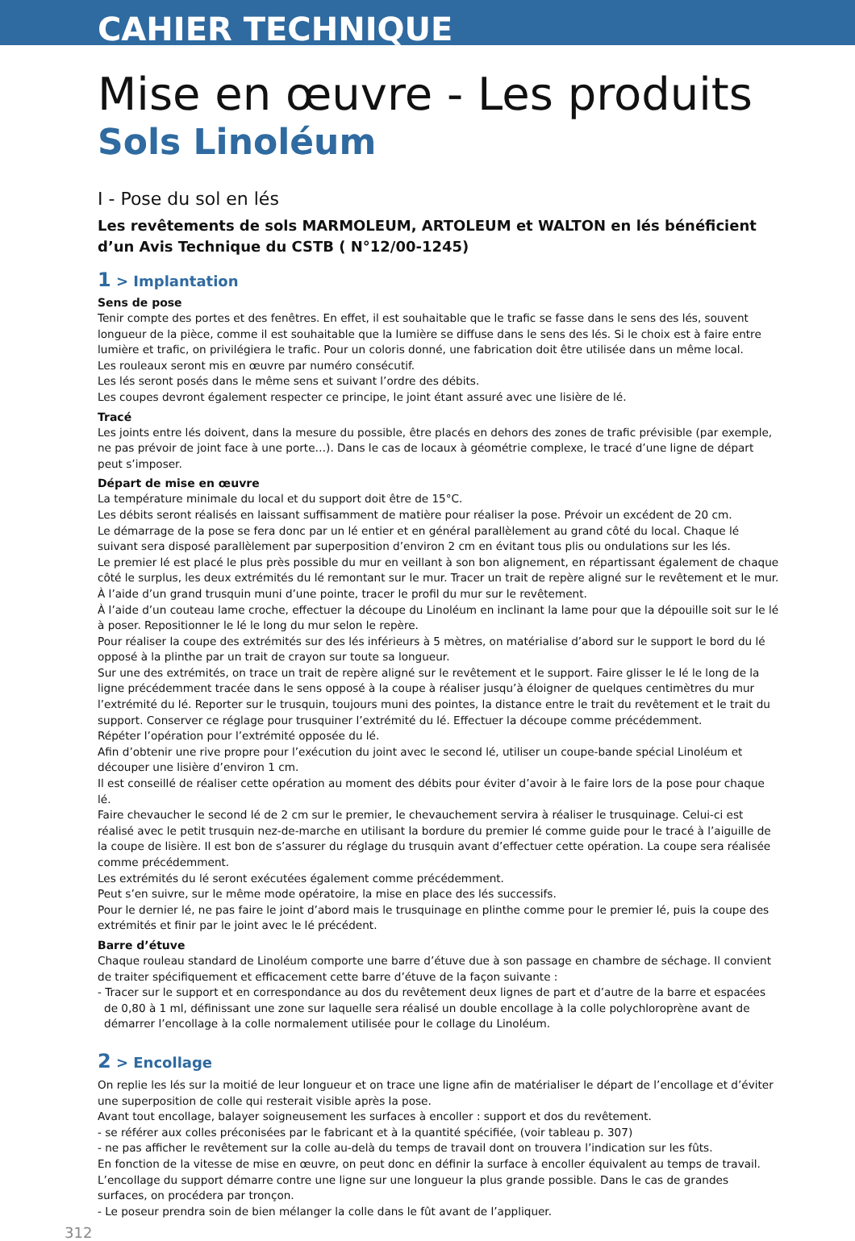CAHIER TECHNIQUE
Mise en œuvre - Les produits
Sols Linoléum
I - Pose du sol en lés
Les revêtements de sols MARMOLEUM, ARTOLEUM et WALTON en lés bénéficient d’un Avis Technique du CSTB ( N°12/00-1245)
1 > Implantation
Sens de pose
Tenir compte des portes et des fenêtres. En effet, il est souhaitable que le trafic se fasse dans le sens des lés, souvent longueur de la pièce, comme il est souhaitable que la lumière se diffuse dans le sens des lés. Si le choix est à faire entre lumière et trafic, on privilégiera le trafic. Pour un coloris donné, une fabrication doit être utilisée dans un même local.
Les rouleaux seront mis en œuvre par numéro consécutif.
Les lés seront posés dans le même sens et suivant l’ordre des débits.
Les coupes devront également respecter ce principe, le joint étant assuré avec une lisière de lé.
Tracé
Les joints entre lés doivent, dans la mesure du possible, être placés en dehors des zones de trafic prévisible (par exemple, ne pas prévoir de joint face à une porte…). Dans le cas de locaux à géométrie complexe, le tracé d’une ligne de départ peut s’imposer.
Départ de mise en œuvre
La température minimale du local et du support doit être de 15°C.
Les débits seront réalisés en laissant suffisamment de matière pour réaliser la pose. Prévoir un excédent de 20 cm.
Le démarrage de la pose se fera donc par un lé entier et en général parallèlement au grand côté du local. Chaque lé suivant sera disposé parallèlement par superposition d’environ 2 cm en évitant tous plis ou ondulations sur les lés.
Le premier lé est placé le plus près possible du mur en veillant à son bon alignement, en répartissant également de chaque côté le surplus, les deux extrémités du lé remontant sur le mur. Tracer un trait de repère aligné sur le revêtement et le mur.
À l’aide d’un grand trusquin muni d’une pointe, tracer le profil du mur sur le revêtement.
À l’aide d’un couteau lame croche, effectuer la découpe du Linoléum en inclinant la lame pour que la dépouille soit sur le lé à poser. Repositionner le lé le long du mur selon le repère.
Pour réaliser la coupe des extrémités sur des lés inférieurs à 5 mètres, on matérialise d’abord sur le support le bord du lé opposé à la plinthe par un trait de crayon sur toute sa longueur.
Sur une des extrémités, on trace un trait de repère aligné sur le revêtement et le support. Faire glisser le lé le long de la ligne précédemment tracée dans le sens opposé à la coupe à réaliser jusqu’à éloigner de quelques centimètres du mur l’extrémité du lé. Reporter sur le trusquin, toujours muni des pointes, la distance entre le trait du revêtement et le trait du support. Conserver ce réglage pour trusquiner l’extrémité du lé. Effectuer la découpe comme précédemment.
Répéter l’opération pour l’extrémité opposée du lé.
Afin d’obtenir une rive propre pour l’exécution du joint avec le second lé, utiliser un coupe-bande spécial Linoléum et découper une lisière d’environ 1 cm.
Il est conseillé de réaliser cette opération au moment des débits pour éviter d’avoir à le faire lors de la pose pour chaque lé.
Faire chevaucher le second lé de 2 cm sur le premier, le chevauchement servira à réaliser le trusquinage. Celui-ci est réalisé avec le petit trusquin nez-de-marche en utilisant la bordure du premier lé comme guide pour le tracé à l’aiguille de la coupe de lisière. Il est bon de s’assurer du réglage du trusquin avant d’effectuer cette opération. La coupe sera réalisée comme précédemment.
Les extrémités du lé seront exécutées également comme précédemment.
Peut s’en suivre, sur le même mode opératoire, la mise en place des lés successifs.
Pour le dernier lé, ne pas faire le joint d’abord mais le trusquinage en plinthe comme pour le premier lé, puis la coupe des extrémités et finir par le joint avec le lé précédent.
Barre d’étuve
Chaque rouleau standard de Linoléum comporte une barre d’étuve due à son passage en chambre de séchage. Il convient de traiter spécifiquement et efficacement cette barre d’étuve de la façon suivante :
- Tracer sur le support et en correspondance au dos du revêtement deux lignes de part et d’autre de la barre et espacées
de 0,80 à 1 ml, définissant une zone sur laquelle sera réalisé un double encollage à la colle polychloroprène avant de démarrer l’encollage à la colle normalement utilisée pour le collage du Linoléum.
2 > Encollage
On replie les lés sur la moitié de leur longueur et on trace une ligne afin de matérialiser le départ de l’encollage et d’éviter une superposition de colle qui resterait visible après la pose.
Avant tout encollage, balayer soigneusement les surfaces à encoller : support et dos du revêtement.
- se référer aux colles préconisées par le fabricant et à la quantité spécifiée, (voir tableau p. 307)
- ne pas afficher le revêtement sur la colle au-delà du temps de travail dont on trouvera l’indication sur les fûts.
En fonction de la vitesse de mise en œuvre, on peut donc en définir la surface à encoller équivalent au temps de travail.
L’encollage du support démarre contre une ligne sur une longueur la plus grande possible. Dans le cas de grandes surfaces, on procédera par tronçon.
- Le poseur prendra soin de bien mélanger la colle dans le fût avant de l’appliquer.
312